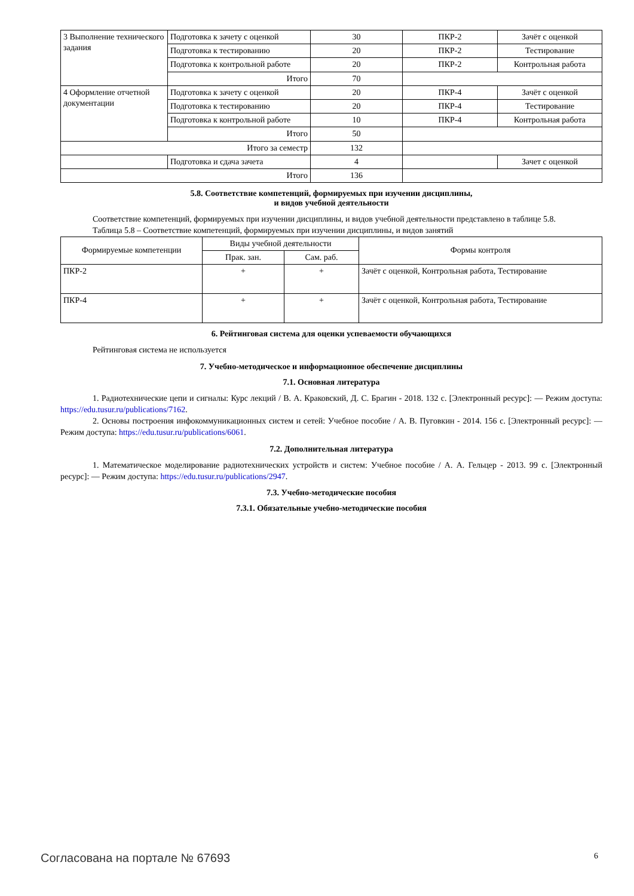| 3 Выполнение технического задания | Подготовка к зачету с оценкой | 30 | ПКР-2 | Зачёт с оценкой |
| | Подготовка к тестированию | 20 | ПКР-2 | Тестирование |
| | Подготовка к контрольной работе | 20 | ПКР-2 | Контрольная работа |
| | Итого | 70 | | |
| 4 Оформление отчетной документации | Подготовка к зачету с оценкой | 20 | ПКР-4 | Зачёт с оценкой |
| | Подготовка к тестированию | 20 | ПКР-4 | Тестирование |
| | Подготовка к контрольной работе | 10 | ПКР-4 | Контрольная работа |
| | Итого | 50 | | |
| Итого за семестр | | 132 | | |
| | Подготовка и сдача зачета | 4 | | Зачет с оценкой |
| Итого | | 136 | | |
5.8. Соответствие компетенций, формируемых при изучении дисциплины,
и видов учебной деятельности
Соответствие компетенций, формируемых при изучении дисциплины, и видов учебной деятельности представлено в таблице 5.8.
Таблица 5.8 – Соответствие компетенций, формируемых при изучении дисциплины, и видов занятий
| Формируемые компетенции | Виды учебной деятельности | | Формы контроля |
| --- | --- | --- | --- |
| | Прак. зан. | Сам. раб. | |
| ПКР-2 | + | + | Зачёт с оценкой, Контрольная работа, Тестирование |
| ПКР-4 | + | + | Зачёт с оценкой, Контрольная работа, Тестирование |
6. Рейтинговая система для оценки успеваемости обучающихся
Рейтинговая система не используется
7. Учебно-методическое и информационное обеспечение дисциплины
7.1. Основная литература
1. Радиотехнические цепи и сигналы: Курс лекций / В. А. Краковский, Д. С. Брагин - 2018. 132 с. [Электронный ресурс]: — Режим доступа: https://edu.tusur.ru/publications/7162.
2. Основы построения инфокоммуникационных систем и сетей: Учебное пособие / А. В. Пуговкин - 2014. 156 с. [Электронный ресурс]: — Режим доступа: https://edu.tusur.ru/publications/6061.
7.2. Дополнительная литература
1. Математическое моделирование радиотехнических устройств и систем: Учебное пособие / А. А. Гельцер - 2013. 99 с. [Электронный ресурс]: — Режим доступа: https://edu.tusur.ru/publications/2947.
7.3. Учебно-методические пособия
7.3.1. Обязательные учебно-методические пособия
Согласована на портале № 67693 6